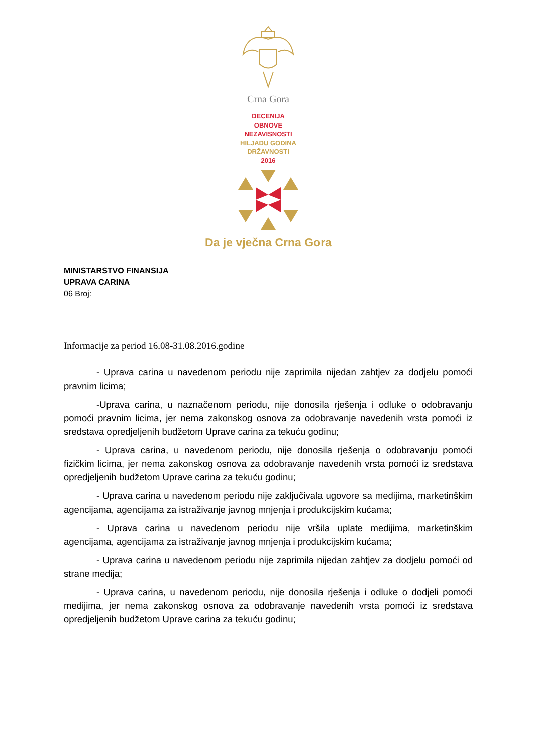Crna Gora
DECENIJA
OBNOVE
NEZAVISNOSTI
HILJADU GODINA
DRŽAVNOSTI
2016
Da je vječna Crna Gora
MINISTARSTVO FINANSIJA
UPRAVA CARINA
06 Broj:
Informacije za period 16.08-31.08.2016.godine
- Uprava carina u navedenom periodu nije zaprimila nijedan zahtjev za dodjelu pomoći pravnim licima;
-Uprava carina, u naznačenom periodu, nije donosila rješenja i odluke o odobravanju pomoći pravnim licima, jer nema zakonskog osnova za odobravanje navedenih vrsta pomoći iz sredstava opredjeljenih budžetom Uprave carina za tekuću godinu;
- Uprava carina, u navedenom periodu, nije donosila rješenja o odobravanju pomoći fizičkim licima, jer nema zakonskog osnova za odobravanje navedenih vrsta pomoći iz sredstava opredjeljenih budžetom Uprave carina za tekuću godinu;
- Uprava carina u navedenom periodu nije zaključivala ugovore sa medijima, marketinškim agencijama, agencijama za istraživanje javnog mnjenja i produkcijskim kućama;
- Uprava carina u navedenom periodu nije vršila uplate medijima, marketinškim agencijama, agencijama za istraživanje javnog mnjenja i produkcijskim kućama;
- Uprava carina u navedenom periodu nije zaprimila nijedan zahtjev za dodjelu pomoći od strane medija;
- Uprava carina, u navedenom periodu, nije donosila rješenja i odluke o dodjeli pomoći medijima, jer nema zakonskog osnova za odobravanje navedenih vrsta pomoći iz sredstava opredjeljenih budžetom Uprave carina za tekuću godinu;